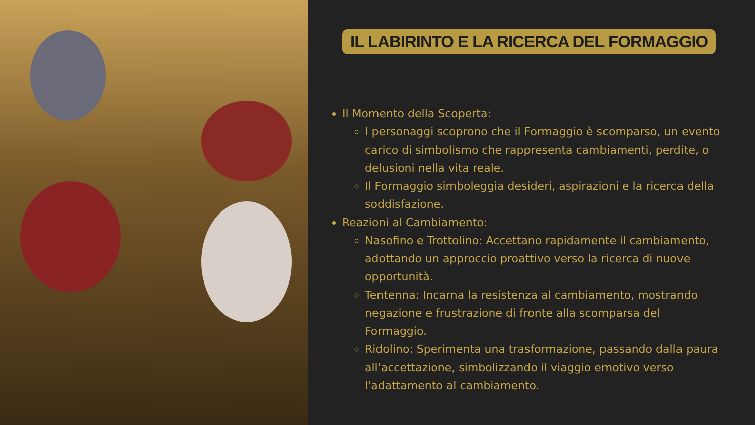IL LABIRINTO E LA RICERCA DEL FORMAGGIO
Il Momento della Scoperta:
I personaggi scoprono che il Formaggio è scomparso, un evento carico di simbolismo che rappresenta cambiamenti, perdite, o delusioni nella vita reale.
Il Formaggio simboleggia desideri, aspirazioni e la ricerca della soddisfazione.
Reazioni al Cambiamento:
Nasofino e Trottolino: Accettano rapidamente il cambiamento, adottando un approccio proattivo verso la ricerca di nuove opportunità.
Tentenna: Incarna la resistenza al cambiamento, mostrando negazione e frustrazione di fronte alla scomparsa del Formaggio.
Ridolino: Sperimenta una trasformazione, passando dalla paura all'accettazione, simbolizzando il viaggio emotivo verso l'adattamento al cambiamento.